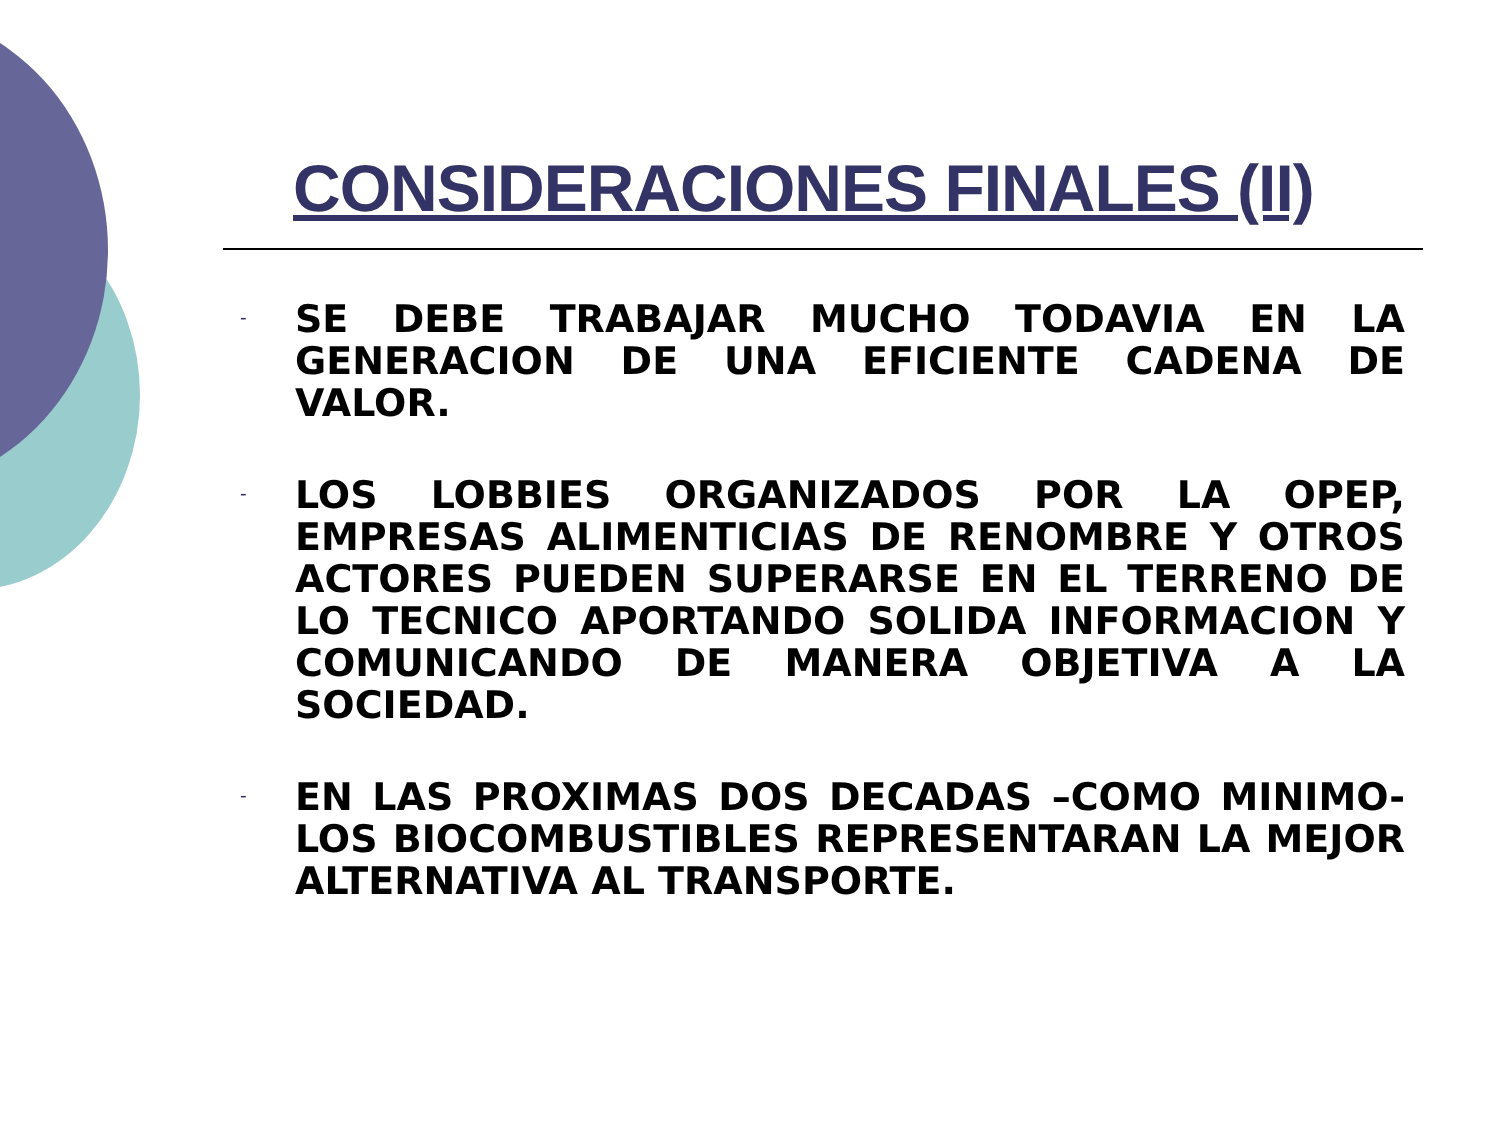CONSIDERACIONES FINALES (II)
- SE DEBE TRABAJAR MUCHO TODAVIA EN LA GENERACION DE UNA EFICIENTE CADENA DE VALOR.
- LOS LOBBIES ORGANIZADOS POR LA OPEP, EMPRESAS ALIMENTICIAS DE RENOMBRE Y OTROS ACTORES PUEDEN SUPERARSE EN EL TERRENO DE LO TECNICO APORTANDO SOLIDA INFORMACION Y COMUNICANDO DE MANERA OBJETIVA A LA SOCIEDAD.
- EN LAS PROXIMAS DOS DECADAS –COMO MINIMO- LOS BIOCOMBUSTIBLES REPRESENTARAN LA MEJOR ALTERNATIVA AL TRANSPORTE.